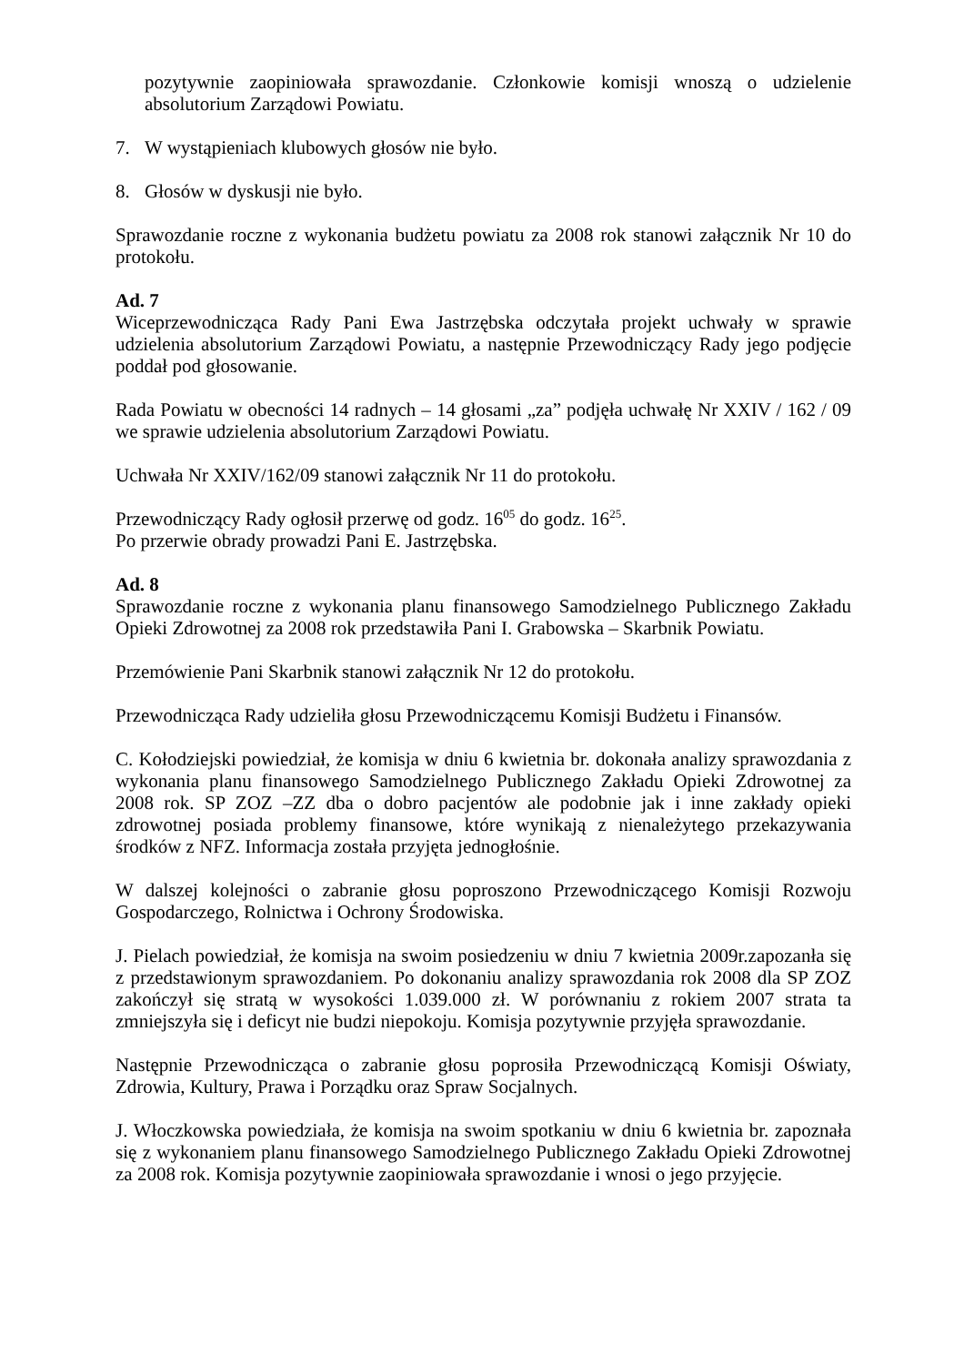pozytywnie zaopiniowała sprawozdanie. Członkowie komisji wnoszą o udzielenie absolutorium Zarządowi Powiatu.
7. W wystąpieniach klubowych głosów nie było.
8. Głosów w dyskusji nie było.
Sprawozdanie roczne z wykonania budżetu powiatu za 2008 rok stanowi załącznik Nr 10 do protokołu.
Ad. 7
Wiceprzewodnicząca Rady Pani Ewa Jastrzębska odczytała projekt uchwały w sprawie udzielenia absolutorium Zarządowi Powiatu, a następnie Przewodniczący Rady jego podjęcie poddał pod głosowanie.
Rada Powiatu w obecności 14 radnych – 14 głosami „za” podjęła uchwałę Nr XXIV / 162 / 09 we sprawie udzielenia absolutorium Zarządowi Powiatu.
Uchwała Nr XXIV/162/09 stanowi załącznik Nr 11 do protokołu.
Przewodniczący Rady ogłosił przerwę od godz. 16<sup>05</sup> do godz. 16<sup>25</sup>.
Po przerwie obrady prowadzi Pani E. Jastrzębska.
Ad. 8
Sprawozdanie roczne z wykonania planu finansowego Samodzielnego Publicznego Zakładu Opieki Zdrowotnej za 2008 rok przedstawiła Pani I. Grabowska – Skarbnik Powiatu.
Przemówienie Pani Skarbnik stanowi załącznik Nr 12 do protokołu.
Przewodnicząca Rady udzieliła głosu Przewodniczącemu Komisji Budżetu i Finansów.
C. Kołodziejski powiedział, że komisja w dniu 6 kwietnia br. dokonała analizy sprawozdania z wykonania planu finansowego Samodzielnego Publicznego Zakładu Opieki Zdrowotnej za 2008 rok. SP ZOZ –ZZ dba o dobro pacjentów ale podobnie jak i inne zakłady opieki zdrowotnej posiada problemy finansowe, które wynikają z nienależytego przekazywania środków z NFZ. Informacja została przyjęta jednogłośnie.
W dalszej kolejności o zabranie głosu poproszono Przewodniczącego Komisji Rozwoju Gospodarczego, Rolnictwa i Ochrony Środowiska.
J. Pielach powiedział, że komisja na swoim posiedzeniu w dniu 7 kwietnia 2009r.zapozanła się z przedstawionym sprawozdaniem. Po dokonaniu analizy sprawozdania rok 2008 dla SP ZOZ zakończył się stratą w wysokości 1.039.000 zł. W porównaniu z rokiem 2007 strata ta zmniejszyła się i deficyt nie budzi niepokoju. Komisja pozytywnie przyjęła sprawozdanie.
Następnie Przewodnicząca o zabranie głosu poprosiła Przewodniczącą Komisji Oświaty, Zdrowia, Kultury, Prawa i Porządku oraz Spraw Socjalnych.
J. Włoczkowska powiedziała, że komisja na swoim spotkaniu w dniu 6 kwietnia br. zapoznała się z wykonaniem planu finansowego Samodzielnego Publicznego Zakładu Opieki Zdrowotnej za 2008 rok. Komisja pozytywnie zaopiniowała sprawozdanie i wnosi o jego przyjęcie.